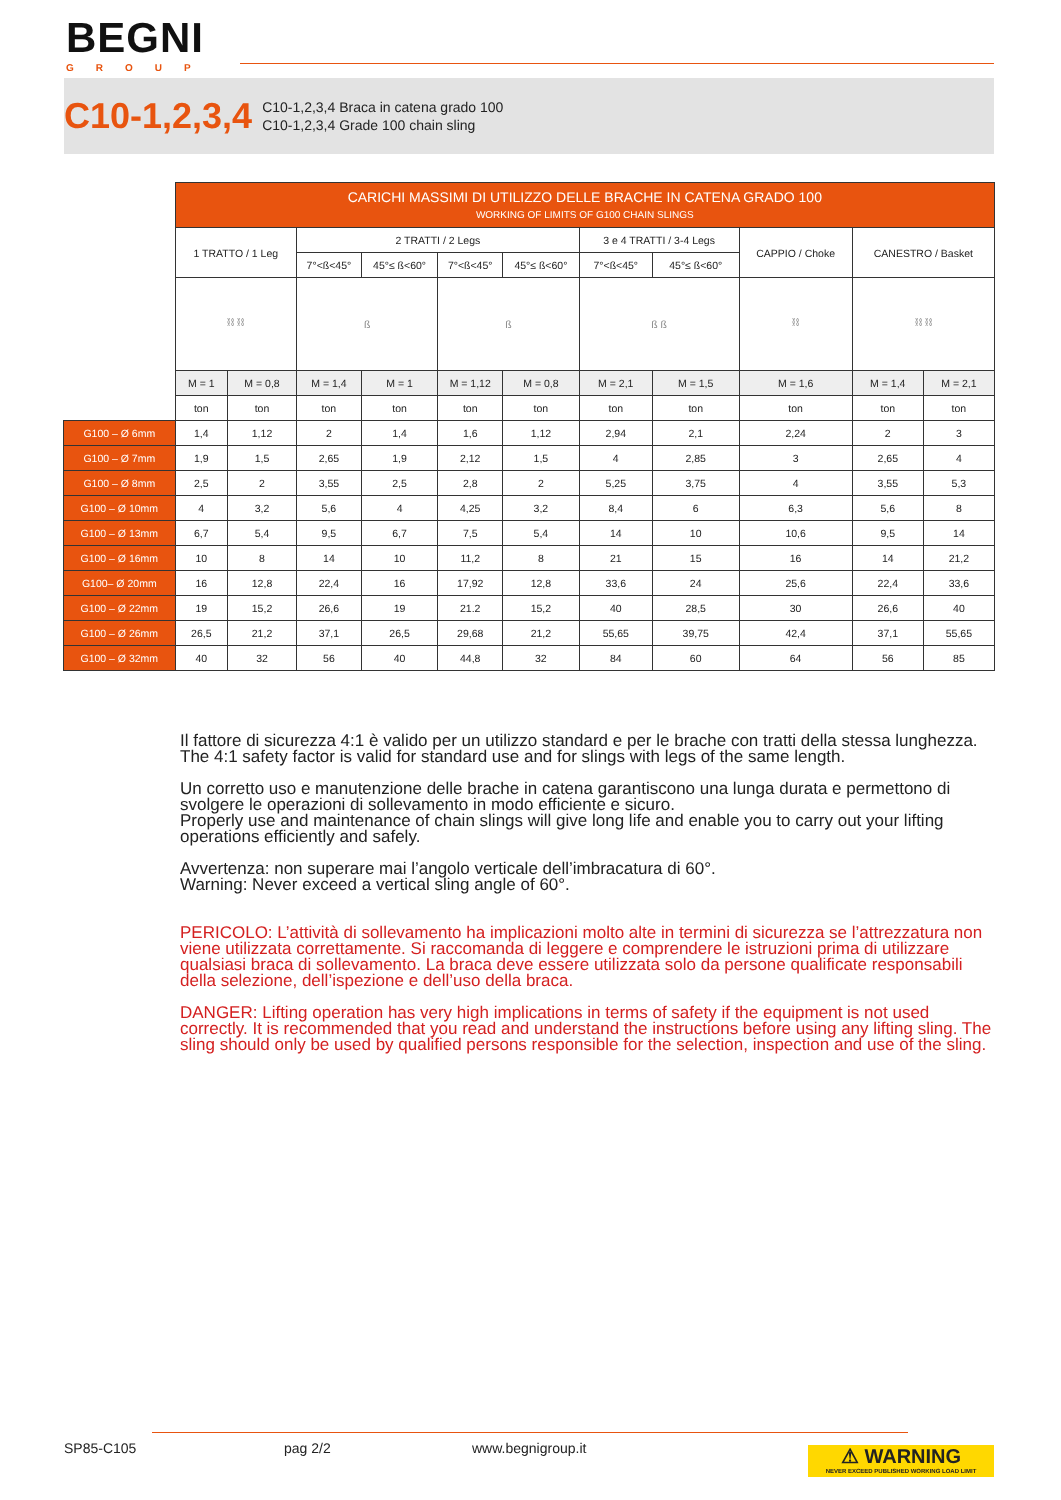BEGNI
GROUP
C10-1,2,3,4
C10-1,2,3,4 Braca in catena grado 100
C10-1,2,3,4 Grade 100 chain sling
| | CARICHI MASSIMI DI UTILIZZO DELLE BRACHE IN CATENA GRADO 100 WORKING OF LIMITS OF G100 CHAIN SLINGS | | | | | | | | | | |
| --- | --- | --- | --- | --- | --- | --- | --- | --- | --- | --- | --- |
| | 1 TRATTO / 1 Leg | | 2 TRATTI / 2 Legs | | | | 3 e 4 TRATTI / 3-4 Legs | | CAPPIO / Choke | CANESTRO / Basket | |
| | | | 7°<ß<45° | 45°≤ ß<60° | 7°<ß<45° | 45°≤ ß<60° | 7°<ß<45° | 45°≤ ß<60° | | | |
| | ⛓ ⛓ | | ß | | ß | | ß ß | | ⛓ | ⛓ ⛓ | |
| | M = 1 | M = 0,8 | M = 1,4 | M = 1 | M = 1,12 | M = 0,8 | M = 2,1 | M = 1,5 | M = 1,6 | M = 1,4 | M = 2,1 |
| | ton | ton | ton | ton | ton | ton | ton | ton | ton | ton | ton |
| G100 – Ø 6mm | 1,4 | 1,12 | 2 | 1,4 | 1,6 | 1,12 | 2,94 | 2,1 | 2,24 | 2 | 3 |
| G100 – Ø 7mm | 1,9 | 1,5 | 2,65 | 1,9 | 2,12 | 1,5 | 4 | 2,85 | 3 | 2,65 | 4 |
| G100 – Ø 8mm | 2,5 | 2 | 3,55 | 2,5 | 2,8 | 2 | 5,25 | 3,75 | 4 | 3,55 | 5,3 |
| G100 – Ø 10mm | 4 | 3,2 | 5,6 | 4 | 4,25 | 3,2 | 8,4 | 6 | 6,3 | 5,6 | 8 |
| G100 – Ø 13mm | 6,7 | 5,4 | 9,5 | 6,7 | 7,5 | 5,4 | 14 | 10 | 10,6 | 9,5 | 14 |
| G100 – Ø 16mm | 10 | 8 | 14 | 10 | 11,2 | 8 | 21 | 15 | 16 | 14 | 21,2 |
| G100– Ø 20mm | 16 | 12,8 | 22,4 | 16 | 17,92 | 12,8 | 33,6 | 24 | 25,6 | 22,4 | 33,6 |
| G100 – Ø 22mm | 19 | 15,2 | 26,6 | 19 | 21.2 | 15,2 | 40 | 28,5 | 30 | 26,6 | 40 |
| G100 – Ø 26mm | 26,5 | 21,2 | 37,1 | 26,5 | 29,68 | 21,2 | 55,65 | 39,75 | 42,4 | 37,1 | 55,65 |
| G100 – Ø 32mm | 40 | 32 | 56 | 40 | 44,8 | 32 | 84 | 60 | 64 | 56 | 85 |
Il fattore di sicurezza 4:1 è valido per un utilizzo standard e per le brache con tratti della stessa lunghezza.
The 4:1 safety factor is valid for standard use and for slings with legs of the same length.
Un corretto uso e manutenzione delle brache in catena garantiscono una lunga durata e permettono di svolgere le operazioni di sollevamento in modo efficiente e sicuro.
Properly use and maintenance of chain slings will give long life and enable you to carry out your lifting operations efficiently and safely.
Avvertenza: non superare mai l’angolo verticale dell’imbracatura di 60°.
Warning: Never exceed a vertical sling angle of 60°.
PERICOLO: L’attività di sollevamento ha implicazioni molto alte in termini di sicurezza se l’attrezzatura non viene utilizzata correttamente. Si raccomanda di leggere e comprendere le istruzioni prima di utilizzare qualsiasi braca di sollevamento. La braca deve essere utilizzata solo da persone qualificate responsabili della selezione, dell’ispezione e dell’uso della braca.
DANGER: Lifting operation has very high implications in terms of safety if the equipment is not used correctly. It is recommended that you read and understand the instructions before using any lifting sling. The sling should only be used by qualified persons responsible for the selection, inspection and use of the sling.
SP85-C105 pag 2/2 www.begnigroup.it
⚠ WARNING
NEVER EXCEED PUBLISHED WORKING LOAD LIMIT